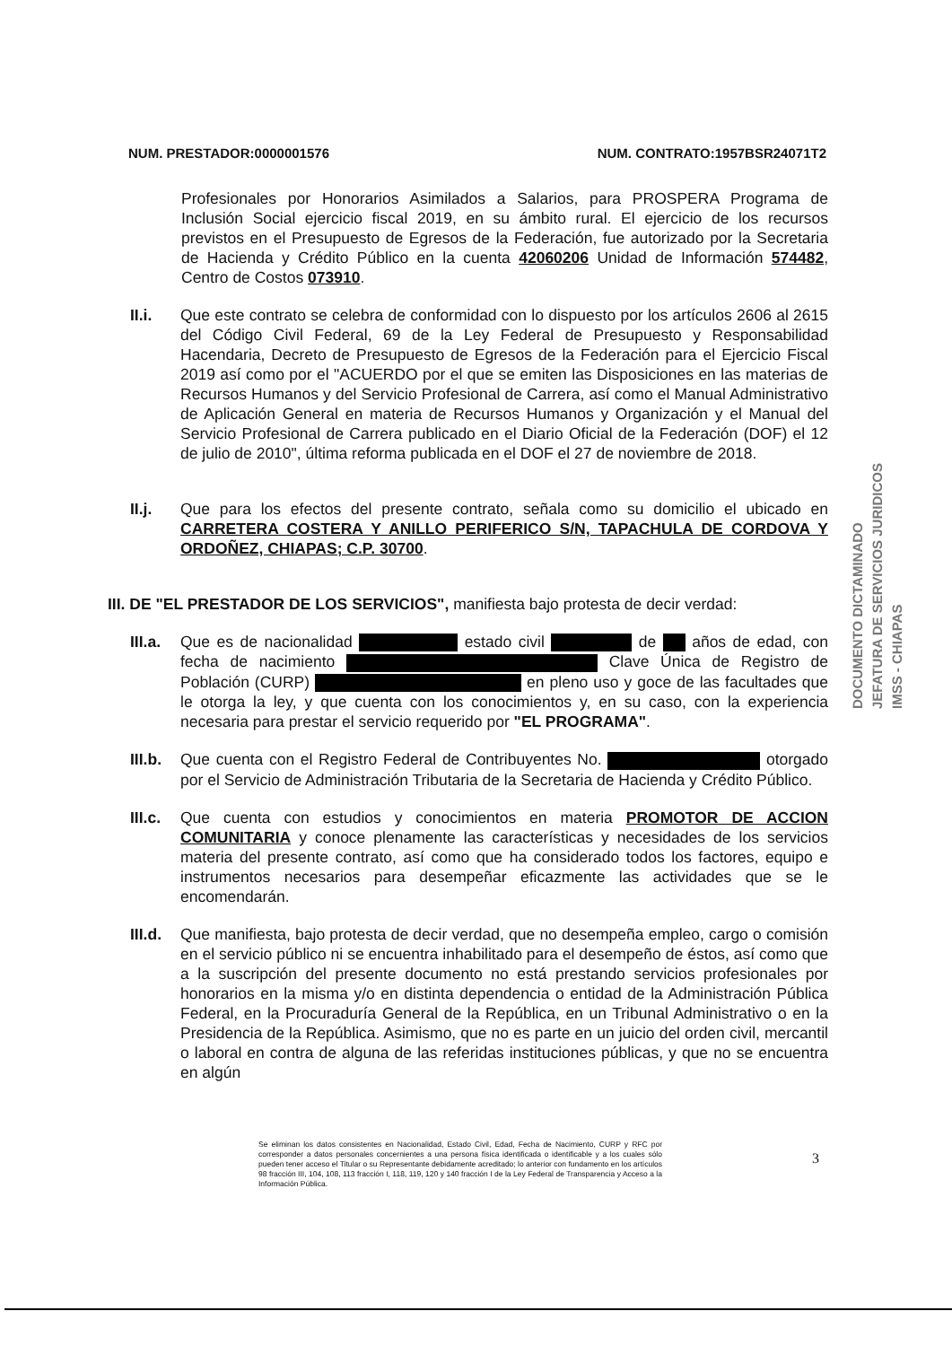NUM. PRESTADOR:0000001576 NUM. CONTRATO:1957BSR24071T2
Profesionales por Honorarios Asimilados a Salarios, para PROSPERA Programa de Inclusión Social ejercicio fiscal 2019, en su ámbito rural. El ejercicio de los recursos previstos en el Presupuesto de Egresos de la Federación, fue autorizado por la Secretaria de Hacienda y Crédito Público en la cuenta 42060206 Unidad de Información 574482, Centro de Costos 073910.
II.i. Que este contrato se celebra de conformidad con lo dispuesto por los artículos 2606 al 2615 del Código Civil Federal, 69 de la Ley Federal de Presupuesto y Responsabilidad Hacendaria, Decreto de Presupuesto de Egresos de la Federación para el Ejercicio Fiscal 2019 así como por el "ACUERDO por el que se emiten las Disposiciones en las materias de Recursos Humanos y del Servicio Profesional de Carrera, así como el Manual Administrativo de Aplicación General en materia de Recursos Humanos y Organización y el Manual del Servicio Profesional de Carrera publicado en el Diario Oficial de la Federación (DOF) el 12 de julio de 2010", última reforma publicada en el DOF el 27 de noviembre de 2018.
II.j. Que para los efectos del presente contrato, señala como su domicilio el ubicado en CARRETERA COSTERA Y ANILLO PERIFERICO S/N, TAPACHULA DE CORDOVA Y ORDOÑEZ, CHIAPAS; C.P. 30700.
III. DE "EL PRESTADOR DE LOS SERVICIOS", manifiesta bajo protesta de decir verdad:
III.a.
Que es de nacionalidad estado civil de años de edad, con fecha de nacimiento Clave Única de Registro de Población (CURP) en pleno uso y goce de las facultades que le otorga la ley, y que cuenta con los conocimientos y, en su caso, con la experiencia necesaria para prestar el servicio requerido por "EL PROGRAMA".
III.b.
Que cuenta con el Registro Federal de Contribuyentes No. otorgado por el Servicio de Administración Tributaria de la Secretaria de Hacienda y Crédito Público.
III.c.
Que cuenta con estudios y conocimientos en materia PROMOTOR DE ACCION COMUNITARIA y conoce plenamente las características y necesidades de los servicios materia del presente contrato, así como que ha considerado todos los factores, equipo e instrumentos necesarios para desempeñar eficazmente las actividades que se le encomendarán.
III.d.
Que manifiesta, bajo protesta de decir verdad, que no desempeña empleo, cargo o comisión en el servicio público ni se encuentra inhabilitado para el desempeño de éstos, así como que a la suscripción del presente documento no está prestando servicios profesionales por honorarios en la misma y/o en distinta dependencia o entidad de la Administración Pública Federal, en la Procuraduría General de la República, en un Tribunal Administrativo o en la Presidencia de la República. Asimismo, que no es parte en un juicio del orden civil, mercantil o laboral en contra de alguna de las referidas instituciones públicas, y que no se encuentra en algún
DOCUMENTO DICTAMINADO
JEFATURA DE SERVICIOS JURIDICOS
IMSS - CHIAPAS
Se eliminan los datos consistentes en Nacionalidad, Estado Civil, Edad, Fecha de Nacimiento, CURP y RFC por corresponder a datos personales concernientes a una persona física identificada o identificable y a los cuales sólo pueden tener acceso el Titular o su Representante debidamente acreditado; lo anterior con fundamento en los artículos 98 fracción III, 104, 108, 113 fracción I, 118, 119, 120 y 140 fracción I de la Ley Federal de Transparencia y Acceso a la Información Pública.
3